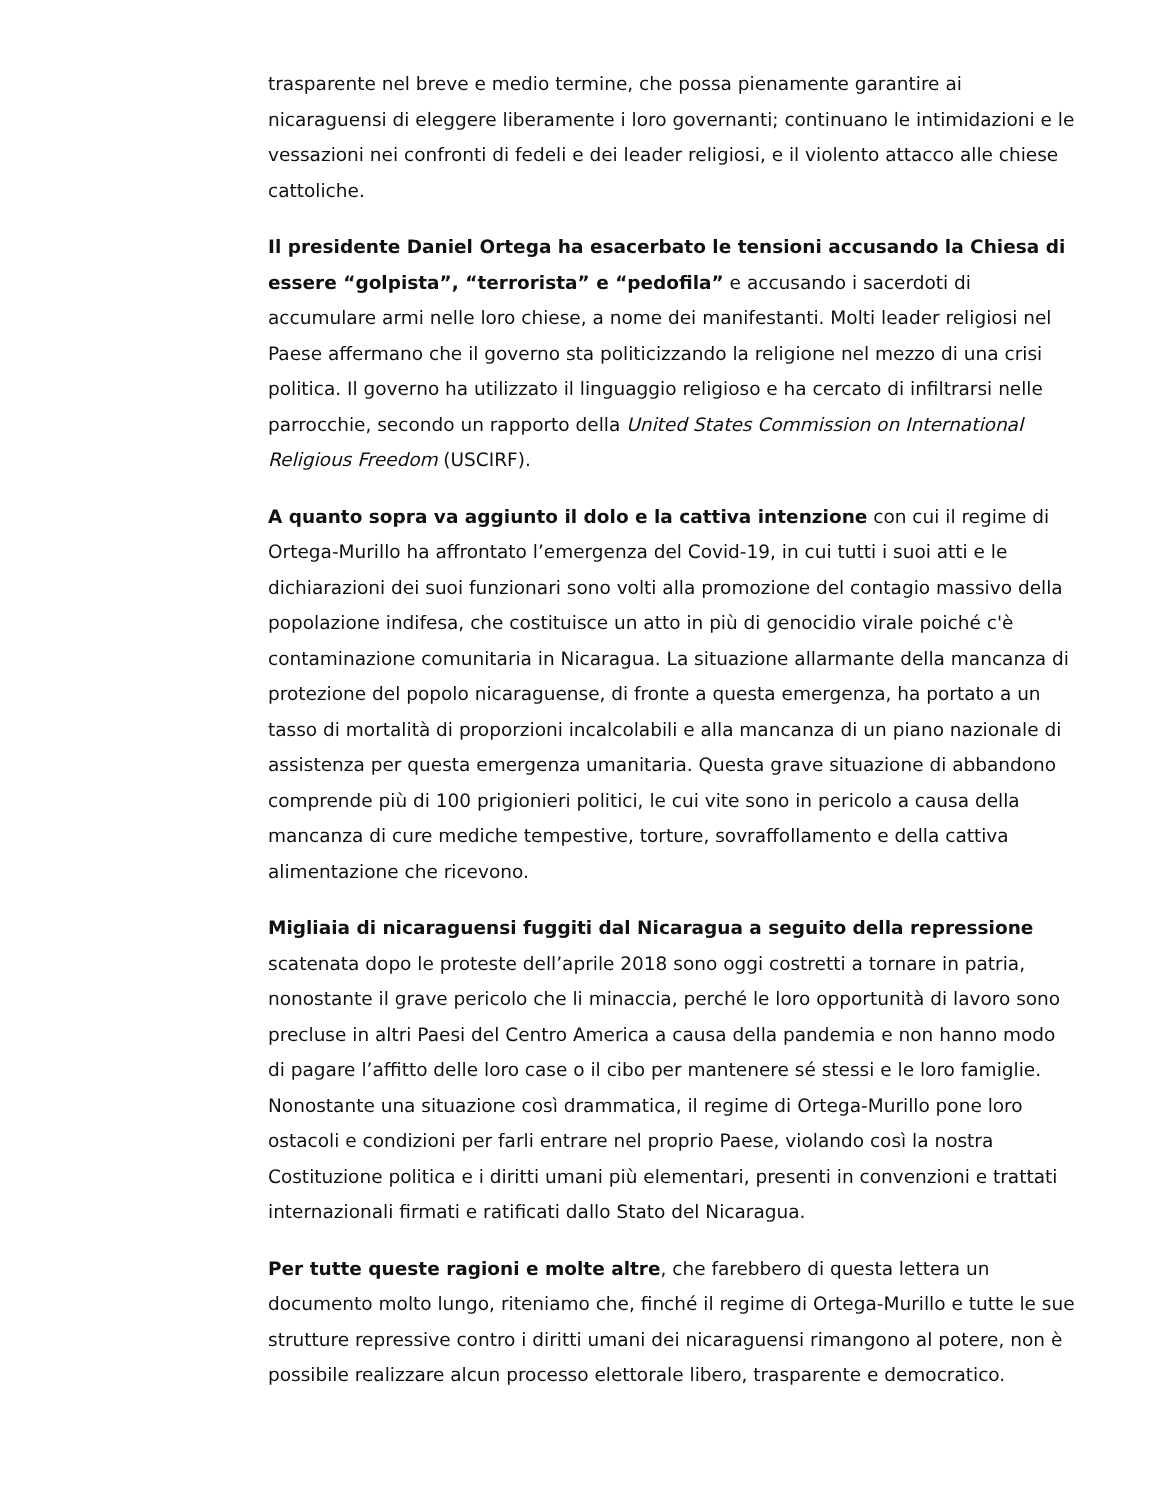trasparente nel breve e medio termine, che possa pienamente garantire ai nicaraguensi di eleggere liberamente i loro governanti; continuano le intimidazioni e le vessazioni nei confronti di fedeli e dei leader religiosi, e il violento attacco alle chiese cattoliche.
Il presidente Daniel Ortega ha esacerbato le tensioni accusando la Chiesa di essere “golpista”, “terrorista” e “pedofila” e accusando i sacerdoti di accumulare armi nelle loro chiese, a nome dei manifestanti. Molti leader religiosi nel Paese affermano che il governo sta politicizzando la religione nel mezzo di una crisi politica. Il governo ha utilizzato il linguaggio religioso e ha cercato di infiltrarsi nelle parrocchie, secondo un rapporto della United States Commission on International Religious Freedom (USCIRF).
A quanto sopra va aggiunto il dolo e la cattiva intenzione con cui il regime di Ortega-Murillo ha affrontato l’emergenza del Covid-19, in cui tutti i suoi atti e le dichiarazioni dei suoi funzionari sono volti alla promozione del contagio massivo della popolazione indifesa, che costituisce un atto in più di genocidio virale poiché c'è contaminazione comunitaria in Nicaragua. La situazione allarmante della mancanza di protezione del popolo nicaraguense, di fronte a questa emergenza, ha portato a un tasso di mortalità di proporzioni incalcolabili e alla mancanza di un piano nazionale di assistenza per questa emergenza umanitaria. Questa grave situazione di abbandono comprende più di 100 prigionieri politici, le cui vite sono in pericolo a causa della mancanza di cure mediche tempestive, torture, sovraffollamento e della cattiva alimentazione che ricevono.
Migliaia di nicaraguensi fuggiti dal Nicaragua a seguito della repressione scatenata dopo le proteste dell’aprile 2018 sono oggi costretti a tornare in patria, nonostante il grave pericolo che li minaccia, perché le loro opportunità di lavoro sono precluse in altri Paesi del Centro America a causa della pandemia e non hanno modo di pagare l’affitto delle loro case o il cibo per mantenere sé stessi e le loro famiglie. Nonostante una situazione così drammatica, il regime di Ortega-Murillo pone loro ostacoli e condizioni per farli entrare nel proprio Paese, violando così la nostra Costituzione politica e i diritti umani più elementari, presenti in convenzioni e trattati internazionali firmati e ratificati dallo Stato del Nicaragua.
Per tutte queste ragioni e molte altre, che farebbero di questa lettera un documento molto lungo, riteniamo che, finché il regime di Ortega-Murillo e tutte le sue strutture repressive contro i diritti umani dei nicaraguensi rimangono al potere, non è possibile realizzare alcun processo elettorale libero, trasparente e democratico.